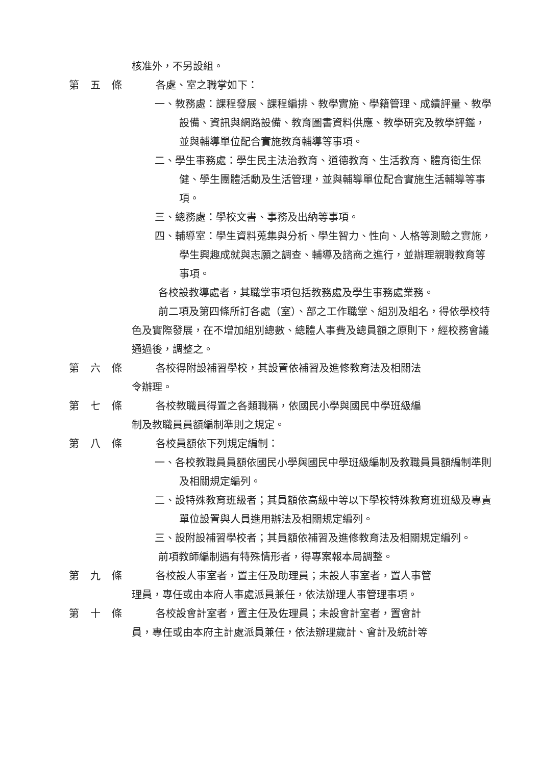核准外，不另設組。
第五條 各處、室之職掌如下：
一、教務處：課程發展、課程編排、教學實施、學籍管理、成績評量、教學設備、資訊與網路設備、教育圖書資料供應、教學研究及教學評鑑，並與輔導單位配合實施教育輔導等事項。
二、學生事務處：學生民主法治教育、道德教育、生活教育、體育衛生保健、學生團體活動及生活管理，並與輔導單位配合實施生活輔導等事項。
三、總務處：學校文書、事務及出納等事項。
四、輔導室：學生資料蒐集與分析、學生智力、性向、人格等測驗之實施，學生興趣成就與志願之調查、輔導及諮商之進行，並辦理親職教育等事項。
各校設教導處者，其職掌事項包括教務處及學生事務處業務。
前二項及第四條所訂各處（室）、部之工作職掌、組別及組名，得依學校特色及實際發展，在不增加組別總數、總體人事費及總員額之原則下，經校務會議通過後，調整之。
第六條 各校得附設補習學校，其設置依補習及進修教育法及相關法
令辦理。
第七條 各校教職員得置之各類職稱，依國民小學與國民中學班級編
制及教職員員額編制準則之規定。
第八條 各校員額依下列規定編制：
一、各校教職員員額依國民小學與國民中學班級編制及教職員員額編制準則及相關規定編列。
二、設特殊教育班級者；其員額依高級中等以下學校特殊教育班班級及專責單位設置與人員進用辦法及相關規定編列。
三、設附設補習學校者；其員額依補習及進修教育法及相關規定編列。
前項教師編制遇有特殊情形者，得專案報本局調整。
第九條 各校設人事室者，置主任及助理員；未設人事室者，置人事管
理員，專任或由本府人事處派員兼任，依法辦理人事管理事項。
第十條 各校設會計室者，置主任及佐理員；未設會計室者，置會計
員，專任或由本府主計處派員兼任，依法辦理歲計、會計及統計等